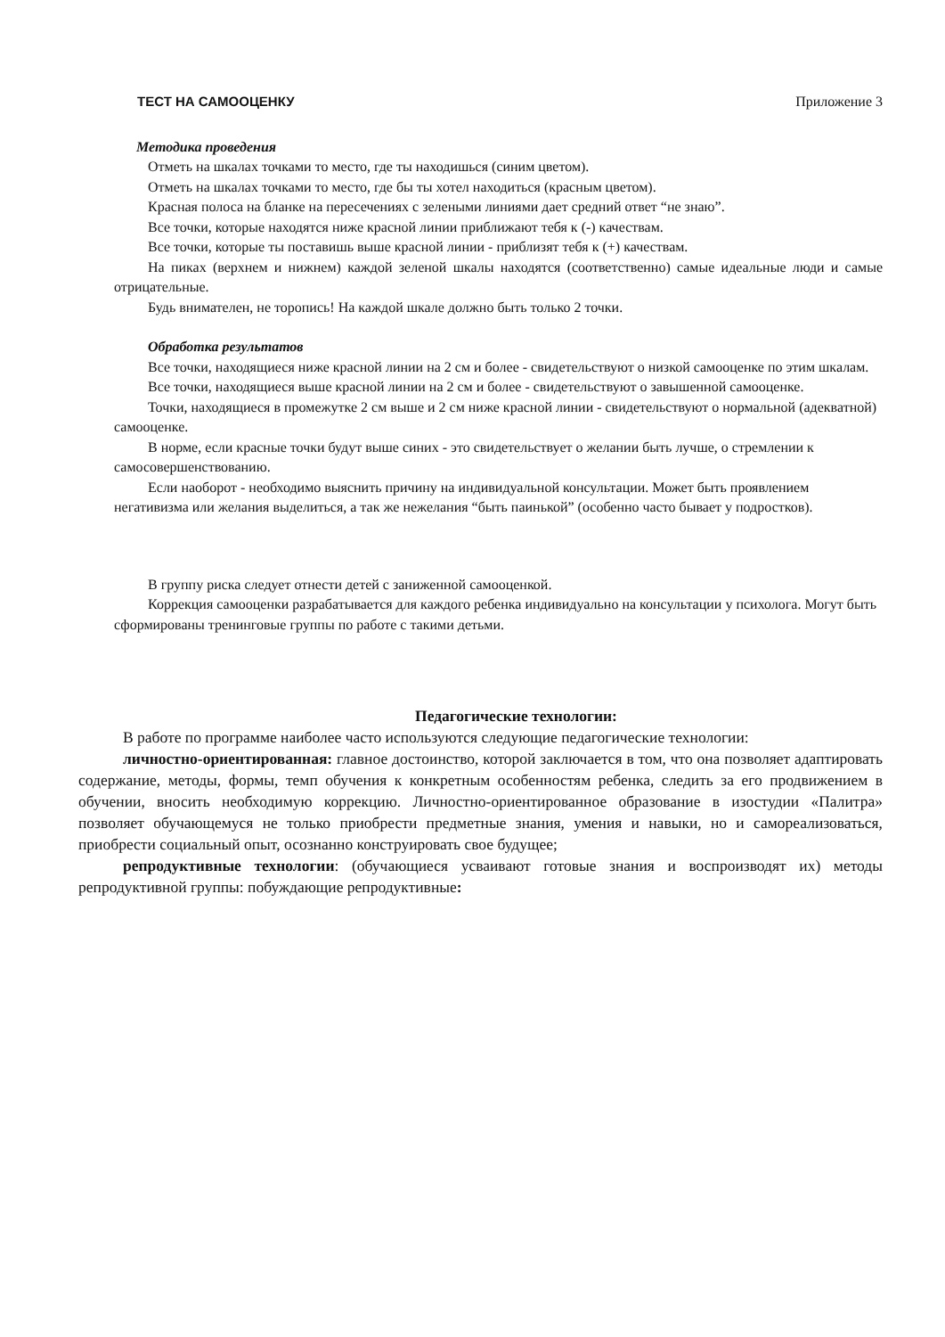ТЕСТ НА САМООЦЕНКУ Приложение 3
Методика проведения
Отметь на шкалах точками то место, где ты находишься (синим цветом).
Отметь на шкалах точками то место, где бы ты хотел находиться (красным цветом).
Красная полоса на бланке на пересечениях с зелеными линиями дает средний ответ “не знаю”.
Все точки, которые находятся ниже красной линии приближают тебя к (-) качествам.
Все точки, которые ты поставишь выше красной линии - приблизят тебя к (+) качествам.
На пиках (верхнем и нижнем) каждой зеленой шкалы находятся (соответственно) самые идеальные люди и самые отрицательные.
Будь внимателен, не торопись! На каждой шкале должно быть только 2 точки.
Обработка результатов
Все точки, находящиеся ниже красной линии на 2 см и более - свидетельствуют о низкой самооценке по этим шкалам.
Все точки, находящиеся выше красной линии на 2 см и более - свидетельствуют о завышенной самооценке.
Точки, находящиеся в промежутке 2 см выше и 2 см ниже красной линии - свидетельствуют о нормальной (адекватной) самооценке.
В норме, если красные точки будут выше синих - это свидетельствует о желании быть лучше, о стремлении к самосовершенствованию.
Если наоборот - необходимо выяснить причину на индивидуальной консультации. Может быть проявлением негативизма или желания выделиться, а так же нежелания “быть паинькой” (особенно часто бывает у подростков).
В группу риска следует отнести детей с заниженной самооценкой.
Коррекция самооценки разрабатывается для каждого ребенка индивидуально на консультации у психолога. Могут быть сформированы тренинговые группы по работе с такими детьми.
Педагогические технологии:
В работе по программе наиболее часто используются следующие педагогические технологии:
личностно-ориентированная: главное достоинство, которой заключается в том, что она позволяет адаптировать содержание, методы, формы, темп обучения к конкретным особенностям ребенка, следить за его продвижением в обучении, вносить необходимую коррекцию. Личностно-ориентированное образование в изостудии «Палитра» позволяет обучающемуся не только приобрести предметные знания, умения и навыки, но и самореализоваться, приобрести социальный опыт, осознанно конструировать свое будущее;
репродуктивные технологии: (обучающиеся усваивают готовые знания и воспроизводят их) методы репродуктивной группы: побуждающие репродуктивные: